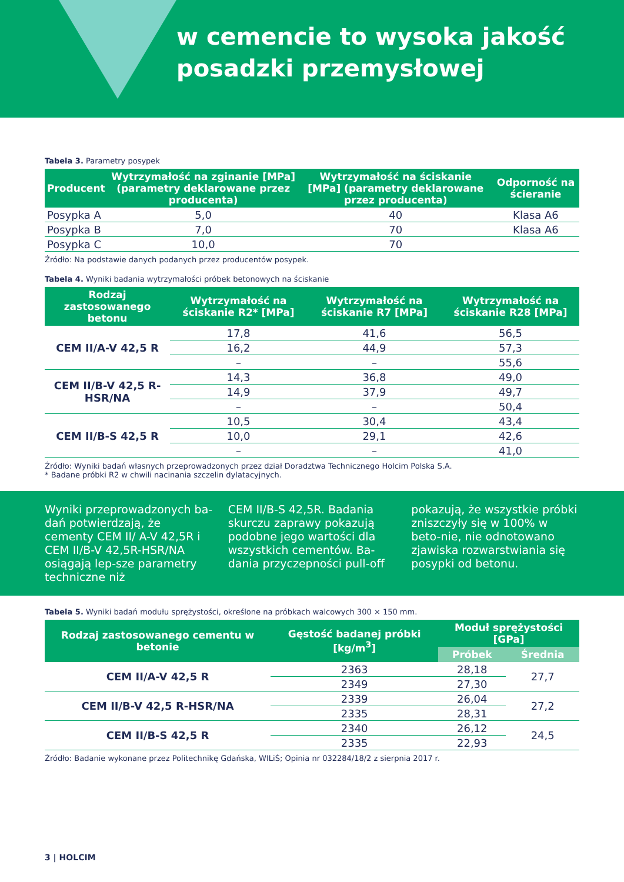w cemencie to wysoka jakość
posadzki przemysłowej
Tabela 3. Parametry posypek
| Producent | Wytrzymałość na zginanie [MPa] (parametry deklarowane przez producenta) | Wytrzymałość na ściskanie [MPa] (parametry deklarowane przez producenta) | Odporność na ścieranie |
| --- | --- | --- | --- |
| Posypka A | 5,0 | 40 | Klasa A6 |
| Posypka B | 7,0 | 70 | Klasa A6 |
| Posypka C | 10,0 | 70 | |
Źródło: Na podstawie danych podanych przez producentów posypek.
Tabela 4. Wyniki badania wytrzymałości próbek betonowych na ściskanie
| Rodzaj zastosowanego betonu | Wytrzymałość na ściskanie R2* [MPa] | Wytrzymałość na ściskanie R7 [MPa] | Wytrzymałość na ściskanie R28 [MPa] |
| --- | --- | --- | --- |
| CEM II/A-V 42,5 R | 17,8 | 41,6 | 56,5 |
| | 16,2 | 44,9 | 57,3 |
| | – | – | 55,6 |
| CEM II/B-V 42,5 R-HSR/NA | 14,3 | 36,8 | 49,0 |
| | 14,9 | 37,9 | 49,7 |
| | – | – | 50,4 |
| CEM II/B-S 42,5 R | 10,5 | 30,4 | 43,4 |
| | 10,0 | 29,1 | 42,6 |
| | – | – | 41,0 |
Źródło: Wyniki badań własnych przeprowadzonych przez dział Doradztwa Technicznego Holcim Polska S.A.
* Badane próbki R2 w chwili nacinania szczelin dylatacyjnych.
Wyniki przeprowadzonych ba-dań potwierdzają, że cementy CEM II/ A-V 42,5R i CEM II/B-V 42,5R-HSR/NA osiągają lep-sze parametry techniczne niż
CEM II/B-S 42,5R. Badania skurczu zaprawy pokazują podobne jego wartości dla wszystkich cementów. Ba-dania przyczepności pull-off
pokazują, że wszystkie próbki zniszczyły się w 100% w beto-nie, nie odnotowano zjawiska rozwarstwiania się posypki od betonu.
Tabela 5. Wyniki badań modułu sprężystości, określone na próbkach walcowych 300 × 150 mm.
| Rodzaj zastosowanego cementu w betonie | Gęstość badanej próbki [kg/m<sup>3</sup>] | Moduł sprężystości [GPa] | |
| --- | --- | --- | --- |
| | | Próbek | Średnia |
| CEM II/A-V 42,5 R | 2363 | 28,18 | 27,7 |
| | 2349 | 27,30 | |
| CEM II/B-V 42,5 R-HSR/NA | 2339 | 26,04 | 27,2 |
| | 2335 | 28,31 | |
| CEM II/B-S 42,5 R | 2340 | 26,12 | 24,5 |
| | 2335 | 22,93 | |
Źródło: Badanie wykonane przez Politechnikę Gdańska, WILiŚ; Opinia nr 032284/18/2 z sierpnia 2017 r.
3 | HOLCIM